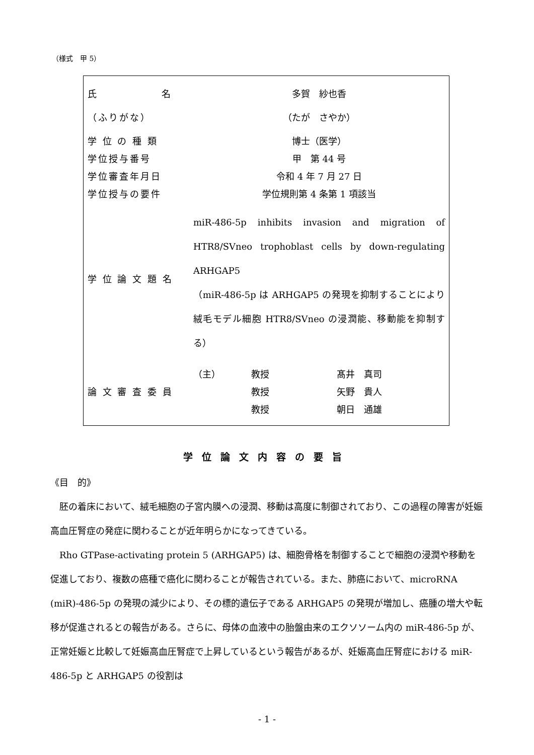（様式　甲 5）
| 氏 名 | 多賀 紗也香 |
| （ふりがな） | （たが さやか） |
| 学 位 の 種 類 | 博士（医学） |
| 学位授与番号 | 甲 第 44 号 |
| 学位審査年月日 | 令和 4 年 7 月 27 日 |
| 学位授与の要件 | 学位規則第 4 条第 1 項該当 |
| 学 位 論 文 題 名 | miR-486-5p inhibits invasion and migration of HTR8/SVneo trophoblast cells by down-regulating ARHGAP5 （miR-486-5p は ARHGAP5 の発現を抑制することにより絨毛モデル細胞 HTR8/SVneo の浸潤能、移動能を抑制する） |
| 論 文 審 査 委 員 | / （主） / 教授 / 髙井 真司 / / / 教授 / 矢野 貴人 / / / 教授 / 朝日 通雄 / |
学位論文内容の要旨
《目　的》
　胚の着床において、絨毛細胞の子宮内膜への浸潤、移動は高度に制御されており、この過程の障害が妊娠高血圧腎症の発症に関わることが近年明らかになってきている。
　Rho GTPase-activating protein 5 (ARHGAP5) は、細胞骨格を制御することで細胞の浸潤や移動を促進しており、複数の癌種で癌化に関わることが報告されている。また、肺癌において、microRNA (miR)-486-5p の発現の減少により、その標的遺伝子である ARHGAP5 の発現が増加し、癌腫の増大や転移が促進されるとの報告がある。さらに、母体の血液中の胎盤由来のエクソソーム内の miR-486-5p が、正常妊娠と比較して妊娠高血圧腎症で上昇しているという報告があるが、妊娠高血圧腎症における miR-486-5p と ARHGAP5 の役割は
- 1 -